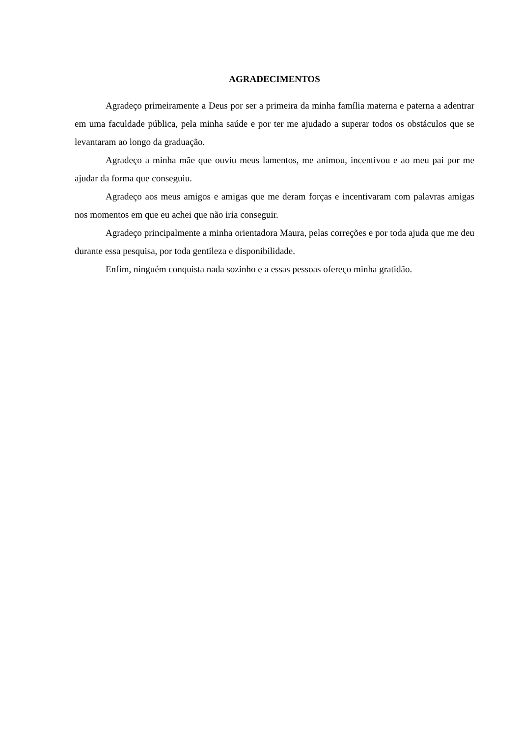AGRADECIMENTOS
Agradeço primeiramente a Deus por ser a primeira da minha família materna e paterna a adentrar em uma faculdade pública, pela minha saúde e por ter me ajudado a superar todos os obstáculos que se levantaram ao longo da graduação.
Agradeço a minha mãe que ouviu meus lamentos, me animou, incentivou e ao meu pai por me ajudar da forma que conseguiu.
Agradeço aos meus amigos e amigas que me deram forças e incentivaram com palavras amigas nos momentos em que eu achei que não iria conseguir.
Agradeço principalmente a minha orientadora Maura, pelas correções e por toda ajuda que me deu durante essa pesquisa, por toda gentileza e disponibilidade.
Enfim, ninguém conquista nada sozinho e a essas pessoas ofereço minha gratidão.